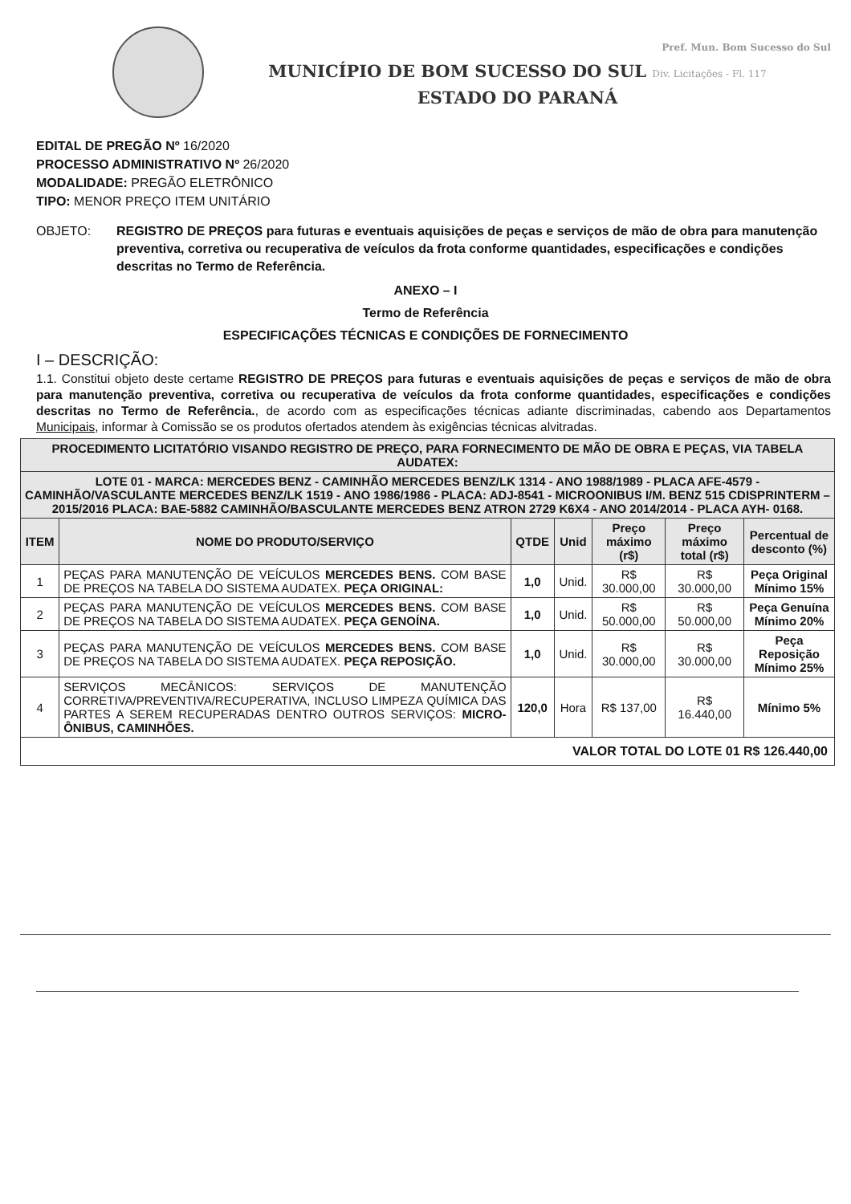Pref. Mun. Bom Sucesso do Sul
MUNICÍPIO DE BOM SUCESSO DO SUL Div. Licitações - Fl. 117
ESTADO DO PARANÁ
EDITAL DE PREGÃO Nº 16/2020
PROCESSO ADMINISTRATIVO Nº 26/2020
MODALIDADE: PREGÃO ELETRÔNICO
TIPO: MENOR PREÇO ITEM UNITÁRIO
OBJETO: REGISTRO DE PREÇOS para futuras e eventuais aquisições de peças e serviços de mão de obra para manutenção preventiva, corretiva ou recuperativa de veículos da frota conforme quantidades, especificações e condições descritas no Termo de Referência.
ANEXO – I
Termo de Referência
ESPECIFICAÇÕES TÉCNICAS E CONDIÇÕES DE FORNECIMENTO
I – DESCRIÇÃO:
1.1. Constitui objeto deste certame REGISTRO DE PREÇOS para futuras e eventuais aquisições de peças e serviços de mão de obra para manutenção preventiva, corretiva ou recuperativa de veículos da frota conforme quantidades, especificações e condições descritas no Termo de Referência., de acordo com as especificações técnicas adiante discriminadas, cabendo aos Departamentos Municipais, informar à Comissão se os produtos ofertados atendem às exigências técnicas alvitradas.
| PROCEDIMENTO LICITATÓRIO VISANDO REGISTRO DE PREÇO, PARA FORNECIMENTO DE MÃO DE OBRA E PEÇAS, VIA TABELA AUDATEX: | | | | | | |
| LOTE 01 - MARCA: MERCEDES BENZ - CAMINHÃO MERCEDES BENZ/LK 1314 - ANO 1988/1989 - PLACA AFE-4579 - CAMINHÃO/VASCULANTE MERCEDES BENZ/LK 1519 - ANO 1986/1986 - PLACA: ADJ-8541 - MICROONIBUS I/M. BENZ 515 CDISPRINTERM – 2015/2016 PLACA: BAE-5882 CAMINHÃO/BASCULANTE MERCEDES BENZ ATRON 2729 K6X4 - ANO 2014/2014 - PLACA AYH- 0168. | | | | | | |
| ITEM | NOME DO PRODUTO/SERVIÇO | QTDE | Unid | Preço máximo (r$) | Preço máximo total (r$) | Percentual de desconto (%) |
| 1 | PEÇAS PARA MANUTENÇÃO DE VEÍCULOS MERCEDES BENS. COM BASE DE PREÇOS NA TABELA DO SISTEMA AUDATEX. PEÇA ORIGINAL: | 1,0 | Unid. | R$ 30.000,00 | R$ 30.000,00 | Peça Original Mínimo 15% |
| 2 | PEÇAS PARA MANUTENÇÃO DE VEÍCULOS MERCEDES BENS. COM BASE DE PREÇOS NA TABELA DO SISTEMA AUDATEX. PEÇA GENOÍNA. | 1,0 | Unid. | R$ 50.000,00 | R$ 50.000,00 | Peça Genuína Mínimo 20% |
| 3 | PEÇAS PARA MANUTENÇÃO DE VEÍCULOS MERCEDES BENS. COM BASE DE PREÇOS NA TABELA DO SISTEMA AUDATEX. PEÇA REPOSIÇÃO. | 1,0 | Unid. | R$ 30.000,00 | R$ 30.000,00 | Peça Reposição Mínimo 25% |
| 4 | SERVIÇOS MECÂNICOS: SERVIÇOS DE MANUTENÇÃO CORRETIVA/PREVENTIVA/RECUPERATIVA, INCLUSO LIMPEZA QUÍMICA DAS PARTES A SEREM RECUPERADAS DENTRO OUTROS SERVIÇOS: MICRO-ÔNIBUS, CAMINHÕES. | 120,0 | Hora | R$ 137,00 | R$ 16.440,00 | Mínimo 5% |
| VALOR TOTAL DO LOTE 01 R$ 126.440,00 | | | | | | |